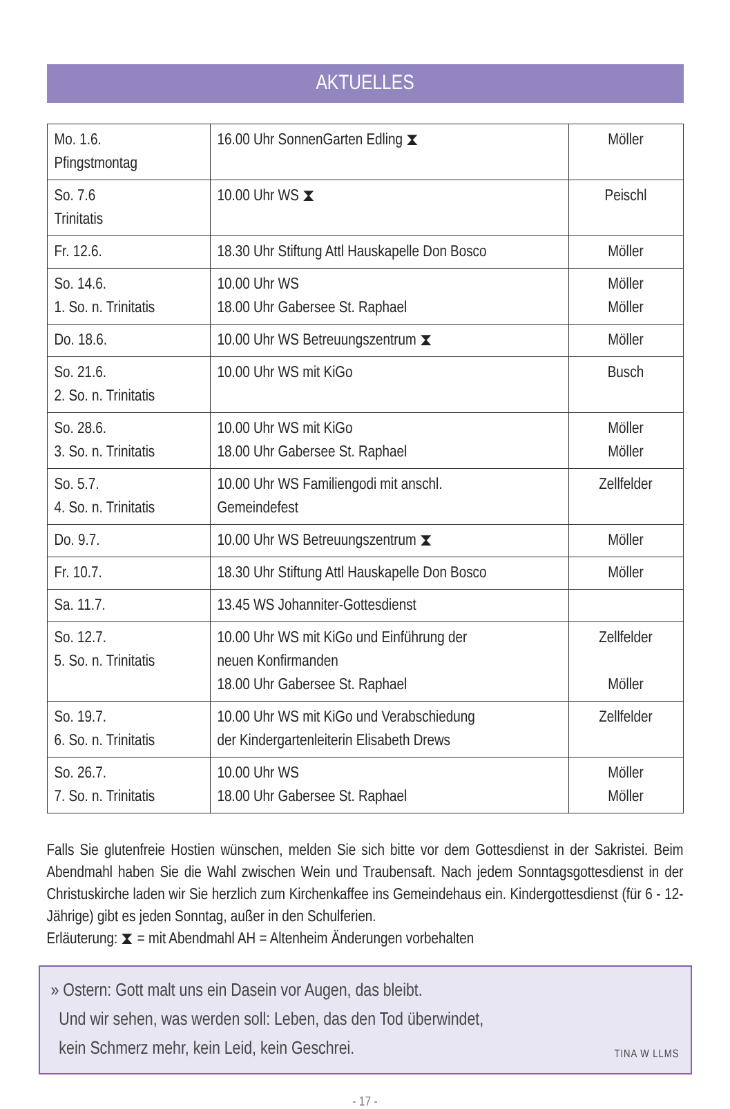AKTUELLES
| Mo. 1.6. Pfingstmontag | 16.00 Uhr SonnenGarten Edling ⧗ | Möller |
| So. 7.6 Trinitatis | 10.00 Uhr WS ⧗ | Peischl |
| Fr. 12.6. | 18.30 Uhr Stiftung Attl Hauskapelle Don Bosco | Möller |
| So. 14.6. 1. So. n. Trinitatis | 10.00 Uhr WS 18.00 Uhr Gabersee St. Raphael | Möller Möller |
| Do. 18.6. | 10.00 Uhr WS Betreuungszentrum ⧗ | Möller |
| So. 21.6. 2. So. n. Trinitatis | 10.00 Uhr WS mit KiGo | Busch |
| So. 28.6. 3. So. n. Trinitatis | 10.00 Uhr WS mit KiGo 18.00 Uhr Gabersee St. Raphael | Möller Möller |
| So. 5.7. 4. So. n. Trinitatis | 10.00 Uhr WS Familiengodi mit anschl. Gemeindefest | Zellfelder |
| Do. 9.7. | 10.00 Uhr WS Betreuungszentrum ⧗ | Möller |
| Fr. 10.7. | 18.30 Uhr Stiftung Attl Hauskapelle Don Bosco | Möller |
| Sa. 11.7. | 13.45 WS Johanniter-Gottesdienst | |
| So. 12.7. 5. So. n. Trinitatis | 10.00 Uhr WS mit KiGo und Einführung der neuen Konfirmanden 18.00 Uhr Gabersee St. Raphael | Zellfelder Möller |
| So. 19.7. 6. So. n. Trinitatis | 10.00 Uhr WS mit KiGo und Verabschiedung der Kindergartenleiterin Elisabeth Drews | Zellfelder |
| So. 26.7. 7. So. n. Trinitatis | 10.00 Uhr WS 18.00 Uhr Gabersee St. Raphael | Möller Möller |
Falls Sie glutenfreie Hostien wünschen, melden Sie sich bitte vor dem Gottesdienst in der Sakristei. Beim Abendmahl haben Sie die Wahl zwischen Wein und Traubensaft. Nach jedem Sonntagsgottesdienst in der Christuskirche laden wir Sie herzlich zum Kirchenkaffee ins Gemeindehaus ein. Kindergottesdienst (für 6 - 12-Jährige) gibt es jeden Sonntag, außer in den Schulferien.
Erläuterung: ⧗ = mit Abendmahl AH = Altenheim Änderungen vorbehalten
» Ostern: Gott malt uns ein Dasein vor Augen, das bleibt.
Und wir sehen, was werden soll: Leben, das den Tod überwindet,
kein Schmerz mehr, kein Leid, kein Geschrei. TINA W LLMS
- 17 -